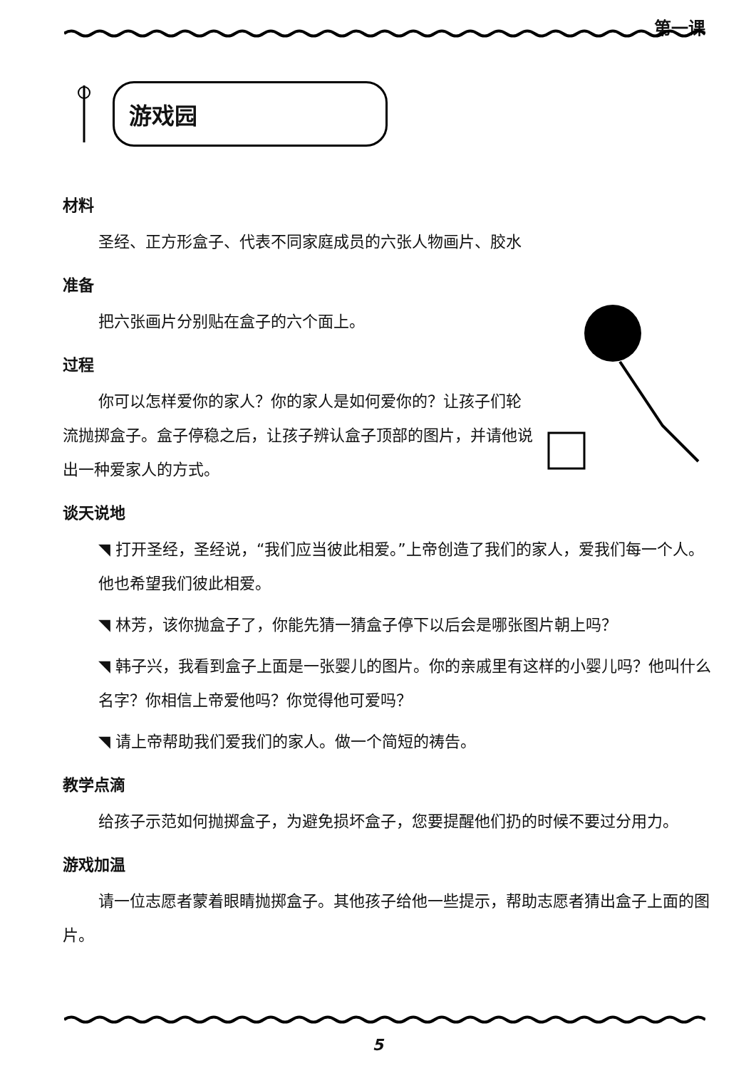第一课
游戏园
材料
圣经、正方形盒子、代表不同家庭成员的六张人物画片、胶水
准备
把六张画片分别贴在盒子的六个面上。
过程
你可以怎样爱你的家人？你的家人是如何爱你的？让孩子们轮流抛掷盒子。盒子停稳之后，让孩子辨认盒子顶部的图片，并请他说出一种爱家人的方式。
谈天说地
◥ 打开圣经，圣经说，“我们应当彼此相爱。”上帝创造了我们的家人，爱我们每一个人。他也希望我们彼此相爱。
◥ 林芳，该你抛盒子了，你能先猜一猜盒子停下以后会是哪张图片朝上吗？
◥ 韩子兴，我看到盒子上面是一张婴儿的图片。你的亲戚里有这样的小婴儿吗？他叫什么名字？你相信上帝爱他吗？你觉得他可爱吗？
◥ 请上帝帮助我们爱我们的家人。做一个简短的祷告。
教学点滴
给孩子示范如何抛掷盒子，为避免损坏盒子，您要提醒他们扔的时候不要过分用力。
游戏加温
请一位志愿者蒙着眼睛抛掷盒子。其他孩子给他一些提示，帮助志愿者猜出盒子上面的图片。
5